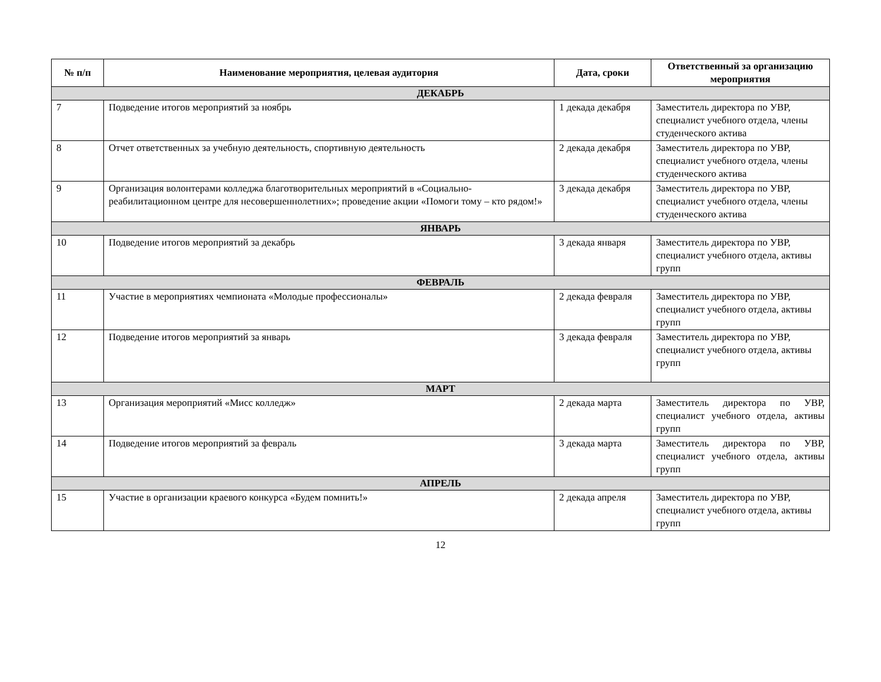| № п/п | Наименование мероприятия, целевая аудитория | Дата, сроки | Ответственный за организацию мероприятия |
| --- | --- | --- | --- |
| ДЕКАБРЬ | | | |
| 7 | Подведение итогов мероприятий за ноябрь | 1 декада декабря | Заместитель директора по УВР, специалист учебного отдела, члены студенческого актива |
| 8 | Отчет ответственных за учебную деятельность, спортивную деятельность | 2 декада декабря | Заместитель директора по УВР, специалист учебного отдела, члены студенческого актива |
| 9 | Организация волонтерами колледжа благотворительных мероприятий в «Социально-реабилитационном центре для несовершеннолетних»; проведение акции «Помоги тому – кто рядом!» | 3 декада декабря | Заместитель директора по УВР, специалист учебного отдела, члены студенческого актива |
| ЯНВАРЬ | | | |
| 10 | Подведение итогов мероприятий за декабрь | 3 декада января | Заместитель директора по УВР, специалист учебного отдела, активы групп |
| ФЕВРАЛЬ | | | |
| 11 | Участие в мероприятиях чемпионата «Молодые профессионалы» | 2 декада февраля | Заместитель директора по УВР, специалист учебного отдела, активы групп |
| 12 | Подведение итогов мероприятий за январь | 3 декада февраля | Заместитель директора по УВР, специалист учебного отдела, активы групп |
| МАРТ | | | |
| 13 | Организация мероприятий «Мисс колледж» | 2 декада марта | Заместитель директора по УВР, специалист учебного отдела, активы групп |
| 14 | Подведение итогов мероприятий за февраль | 3 декада марта | Заместитель директора по УВР, специалист учебного отдела, активы групп |
| АПРЕЛЬ | | | |
| 15 | Участие в организации краевого конкурса «Будем помнить!» | 2 декада апреля | Заместитель директора по УВР, специалист учебного отдела, активы групп |
12